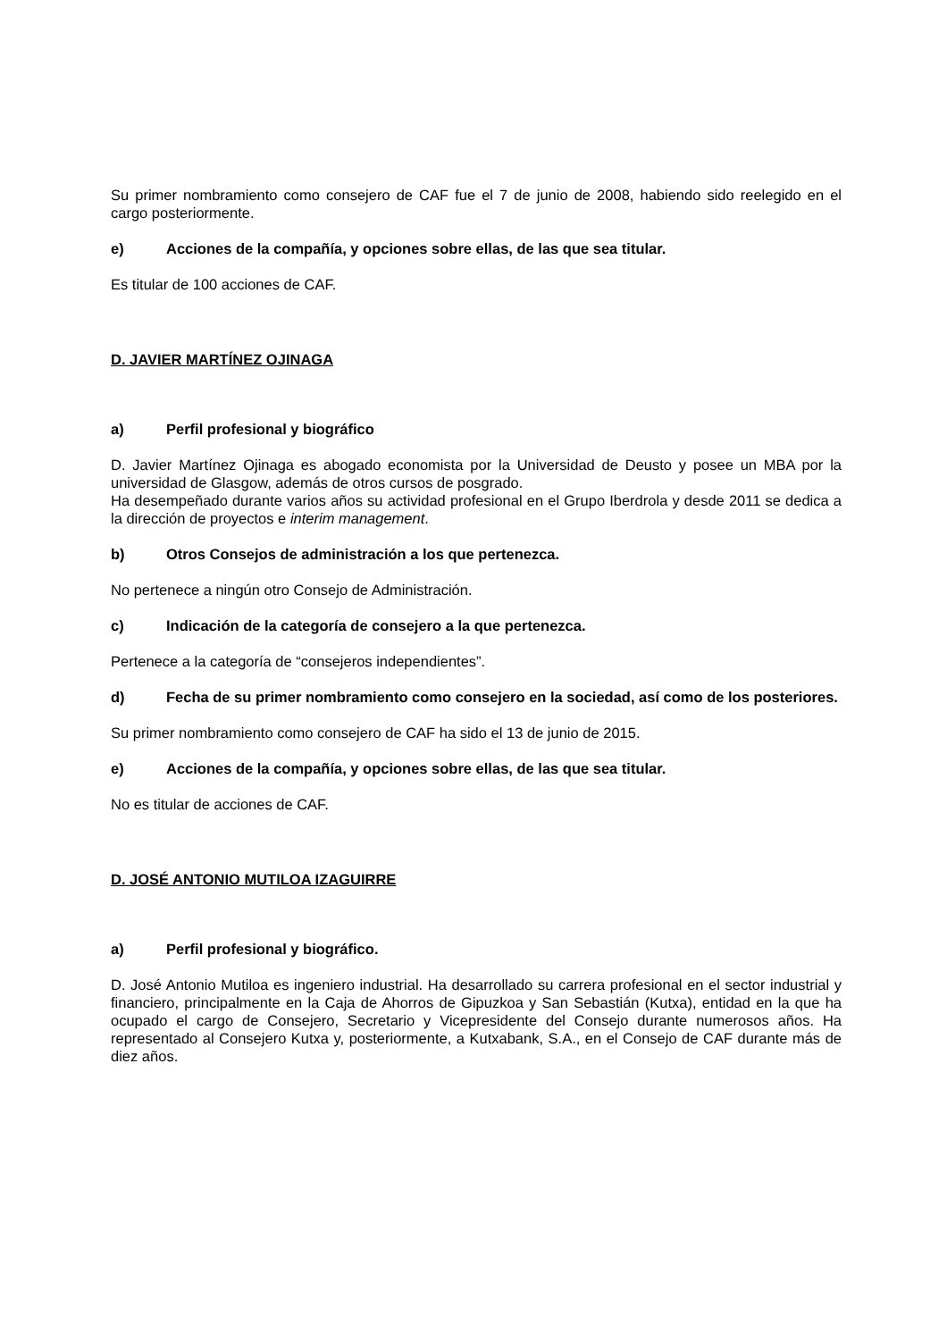Su primer nombramiento como consejero de CAF fue el 7 de junio de 2008, habiendo sido reelegido en el cargo posteriormente.
e) Acciones de la compañía, y opciones sobre ellas, de las que sea titular.
Es titular de 100 acciones de CAF.
D. JAVIER MARTÍNEZ OJINAGA
a) Perfil profesional y biográfico
D. Javier Martínez Ojinaga es abogado economista por la Universidad de Deusto y posee un MBA por la universidad de Glasgow, además de otros cursos de posgrado.
Ha desempeñado durante varios años su actividad profesional en el Grupo Iberdrola y desde 2011 se dedica a la dirección de proyectos e interim management.
b) Otros Consejos de administración a los que pertenezca.
No pertenece a ningún otro Consejo de Administración.
c) Indicación de la categoría de consejero a la que pertenezca.
Pertenece a la categoría de “consejeros independientes”.
d) Fecha de su primer nombramiento como consejero en la sociedad, así como de los posteriores.
Su primer nombramiento como consejero de CAF ha sido el 13 de junio de 2015.
e) Acciones de la compañía, y opciones sobre ellas, de las que sea titular.
No es titular de acciones de CAF.
D. JOSÉ ANTONIO MUTILOA IZAGUIRRE
a) Perfil profesional y biográfico.
D. José Antonio Mutiloa es ingeniero industrial. Ha desarrollado su carrera profesional en el sector industrial y financiero, principalmente en la Caja de Ahorros de Gipuzkoa y San Sebastián (Kutxa), entidad en la que ha ocupado el cargo de Consejero, Secretario y Vicepresidente del Consejo durante numerosos años. Ha representado al Consejero Kutxa y, posteriormente, a Kutxabank, S.A., en el Consejo de CAF durante más de diez años.